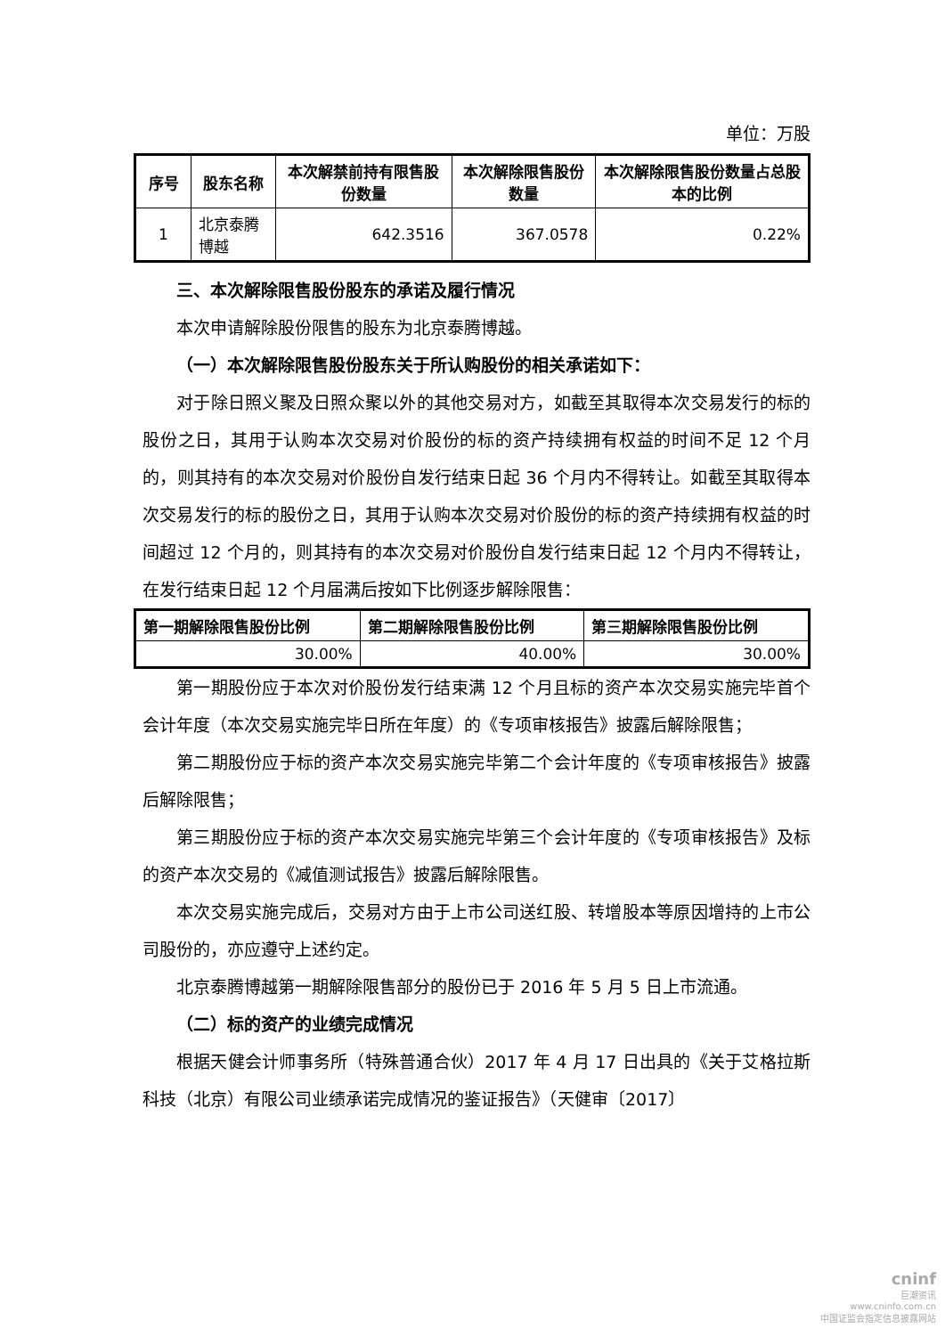单位：万股
| 序号 | 股东名称 | 本次解禁前持有限售股份数量 | 本次解除限售股份数量 | 本次解除限售股份数量占总股本的比例 |
| --- | --- | --- | --- | --- |
| 1 | 北京泰腾博越 | 642.3516 | 367.0578 | 0.22% |
三、本次解除限售股份股东的承诺及履行情况
本次申请解除股份限售的股东为北京泰腾博越。
（一）本次解除限售股份股东关于所认购股份的相关承诺如下：
对于除日照义聚及日照众聚以外的其他交易对方，如截至其取得本次交易发行的标的股份之日，其用于认购本次交易对价股份的标的资产持续拥有权益的时间不足 12 个月的，则其持有的本次交易对价股份自发行结束日起 36 个月内不得转让。如截至其取得本次交易发行的标的股份之日，其用于认购本次交易对价股份的标的资产持续拥有权益的时间超过 12 个月的，则其持有的本次交易对价股份自发行结束日起 12 个月内不得转让，在发行结束日起 12 个月届满后按如下比例逐步解除限售：
| 第一期解除限售股份比例 | 第二期解除限售股份比例 | 第三期解除限售股份比例 |
| --- | --- | --- |
| 30.00% | 40.00% | 30.00% |
第一期股份应于本次对价股份发行结束满 12 个月且标的资产本次交易实施完毕首个会计年度（本次交易实施完毕日所在年度）的《专项审核报告》披露后解除限售；
第二期股份应于标的资产本次交易实施完毕第二个会计年度的《专项审核报告》披露后解除限售；
第三期股份应于标的资产本次交易实施完毕第三个会计年度的《专项审核报告》及标的资产本次交易的《减值测试报告》披露后解除限售。
本次交易实施完成后，交易对方由于上市公司送红股、转增股本等原因增持的上市公司股份的，亦应遵守上述约定。
北京泰腾博越第一期解除限售部分的股份已于 2016 年 5 月 5 日上市流通。
（二）标的资产的业绩完成情况
根据天健会计师事务所（特殊普通合伙）2017 年 4 月 17 日出具的《关于艾格拉斯科技（北京）有限公司业绩承诺完成情况的鉴证报告》（天健审〔2017〕
cninf
巨潮资讯
www.cninfo.com.cn
中国证监会指定信息披露网站